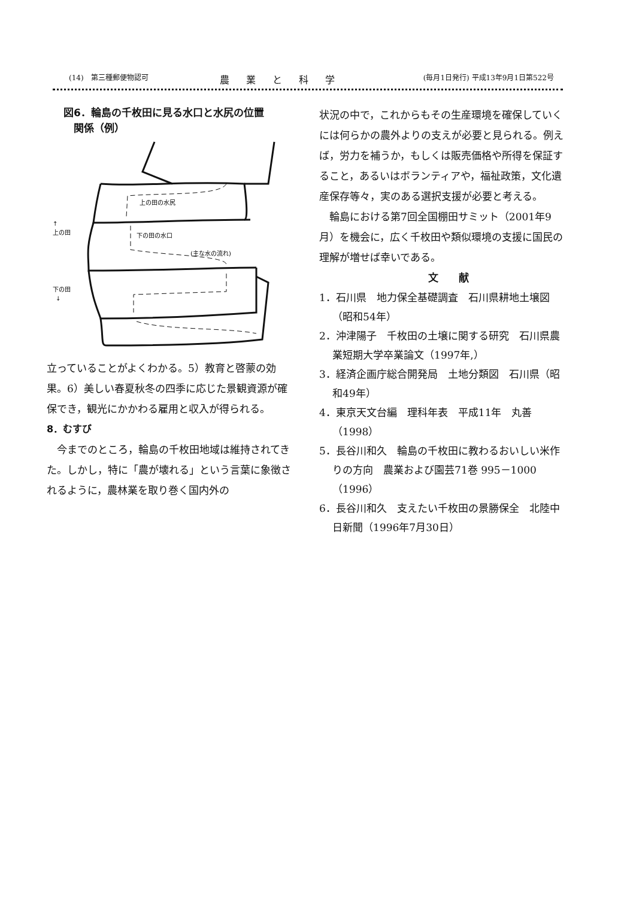(14)　第三種郵便物認可 農業と科学 (毎月1日発行) 平成13年9月1日第522号
図6．輪島の千枚田に見る水口と水尻の位置
　関係（例）
↑
上の田
上の田の水尻
下の田の水口
(主な水の流れ)
下の田
↓
立っていることがよくわかる。5）教育と啓蒙の効果。6）美しい春夏秋冬の四季に応じた景観資源が確保でき，観光にかかわる雇用と収入が得られる。
8．むすび
今までのところ，輪島の千枚田地域は維持されてきた。しかし，特に「農が壊れる」という言葉に象徴されるように，農林業を取り巻く国内外の
状況の中で，これからもその生産環境を確保していくには何らかの農外よりの支えが必要と見られる。例えば，労力を補うか，もしくは販売価格や所得を保証すること，あるいはボランティアや，福祉政策，文化遺産保存等々，実のある選択支援が必要と考える。
輪島における第7回全国棚田サミット（2001年9月）を機会に，広く千枚田や類似環境の支援に国民の理解が増せば幸いである。
文　　献
1．石川県　地力保全基礎調査　石川県耕地土壌図（昭和54年）
2．沖津陽子　千枚田の土壌に関する研究　石川県農業短期大学卒業論文（1997年,）
3．経済企画庁総合開発局　土地分類図　石川県（昭和49年）
4．東京天文台編　理科年表　平成11年　丸善（1998）
5．長谷川和久　輪島の千枚田に教わるおいしい米作りの方向　農業および園芸71巻 995－1000（1996）
6．長谷川和久　支えたい千枚田の景勝保全　北陸中日新聞（1996年7月30日）